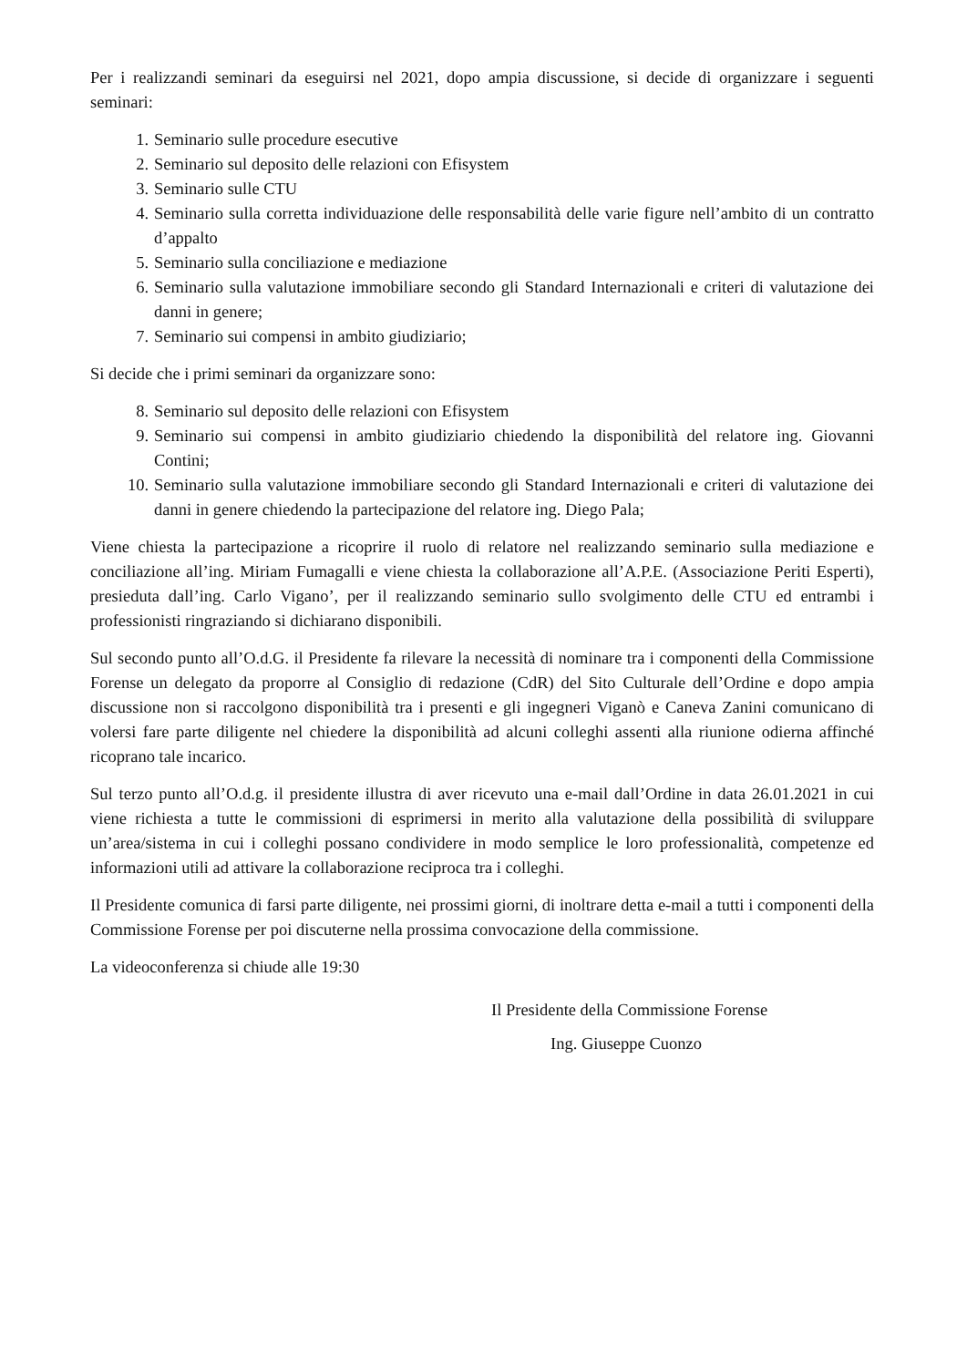Per i realizzandi seminari da eseguirsi nel 2021, dopo ampia discussione, si decide di organizzare i seguenti seminari:
1. Seminario sulle procedure esecutive
2. Seminario sul deposito delle relazioni con Efisystem
3. Seminario sulle CTU
4. Seminario sulla corretta individuazione delle responsabilità delle varie figure nell’ambito di un contratto d’appalto
5. Seminario sulla conciliazione e mediazione
6. Seminario sulla valutazione immobiliare secondo gli Standard Internazionali e criteri di valutazione dei danni in genere;
7. Seminario sui compensi in ambito giudiziario;
Si decide che i primi seminari da organizzare sono:
8. Seminario sul deposito delle relazioni con Efisystem
9. Seminario sui compensi in ambito giudiziario chiedendo la disponibilità del relatore ing. Giovanni Contini;
10. Seminario sulla valutazione immobiliare secondo gli Standard Internazionali e criteri di valutazione dei danni in genere chiedendo la partecipazione del relatore ing. Diego Pala;
Viene chiesta la partecipazione a ricoprire il ruolo di relatore nel realizzando seminario sulla mediazione e conciliazione all’ing. Miriam Fumagalli e viene chiesta la collaborazione all’A.P.E. (Associazione Periti Esperti), presieduta dall’ing. Carlo Vigano’, per il realizzando seminario sullo svolgimento delle CTU ed entrambi i professionisti ringraziando si dichiarano disponibili.
Sul secondo punto all’O.d.G. il Presidente fa rilevare la necessità di nominare tra i componenti della Commissione Forense un delegato da proporre al Consiglio di redazione (CdR) del Sito Culturale dell’Ordine e dopo ampia discussione non si raccolgono disponibilità tra i presenti e gli ingegneri Viganò e Caneva Zanini comunicano di volersi fare parte diligente nel chiedere la disponibilità ad alcuni colleghi assenti alla riunione odierna affinché ricoprano tale incarico.
Sul terzo punto all’O.d.g. il presidente illustra di aver ricevuto una e-mail dall’Ordine in data 26.01.2021 in cui viene richiesta a tutte le commissioni di esprimersi in merito alla valutazione della possibilità di sviluppare un’area/sistema in cui i colleghi possano condividere in modo semplice le loro professionalità, competenze ed informazioni utili ad attivare la collaborazione reciproca tra i colleghi.
Il Presidente comunica di farsi parte diligente, nei prossimi giorni, di inoltrare detta e-mail a tutti i componenti della Commissione Forense per poi discuterne nella prossima convocazione della commissione.
La videoconferenza si chiude alle 19:30
Il Presidente della Commissione Forense
Ing. Giuseppe Cuonzo